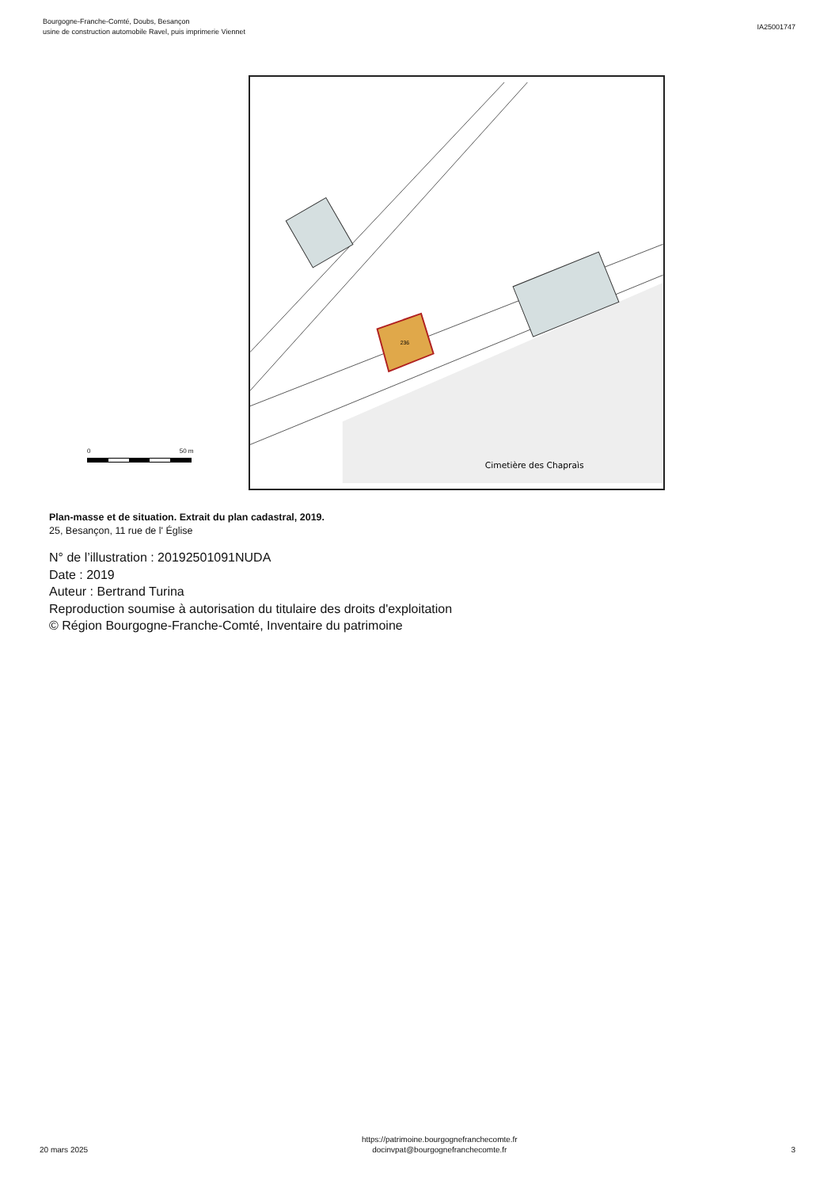Bourgogne-Franche-Comté, Doubs, Besançon
usine de construction automobile Ravel, puis imprimerie Viennet
IA25001747
0 50 m
236
Cimetière des Chapraìs
Plan-masse et de situation. Extrait du plan cadastral, 2019.
25, Besançon, 11 rue de l' Église
N° de l’illustration : 20192501091NUDA
Date : 2019
Auteur : Bertrand Turina
Reproduction soumise à autorisation du titulaire des droits d'exploitation
© Région Bourgogne-Franche-Comté, Inventaire du patrimoine
20 mars 2025
https://patrimoine.bourgognefranchecomte.fr
docinvpat@bourgognefranchecomte.fr
3